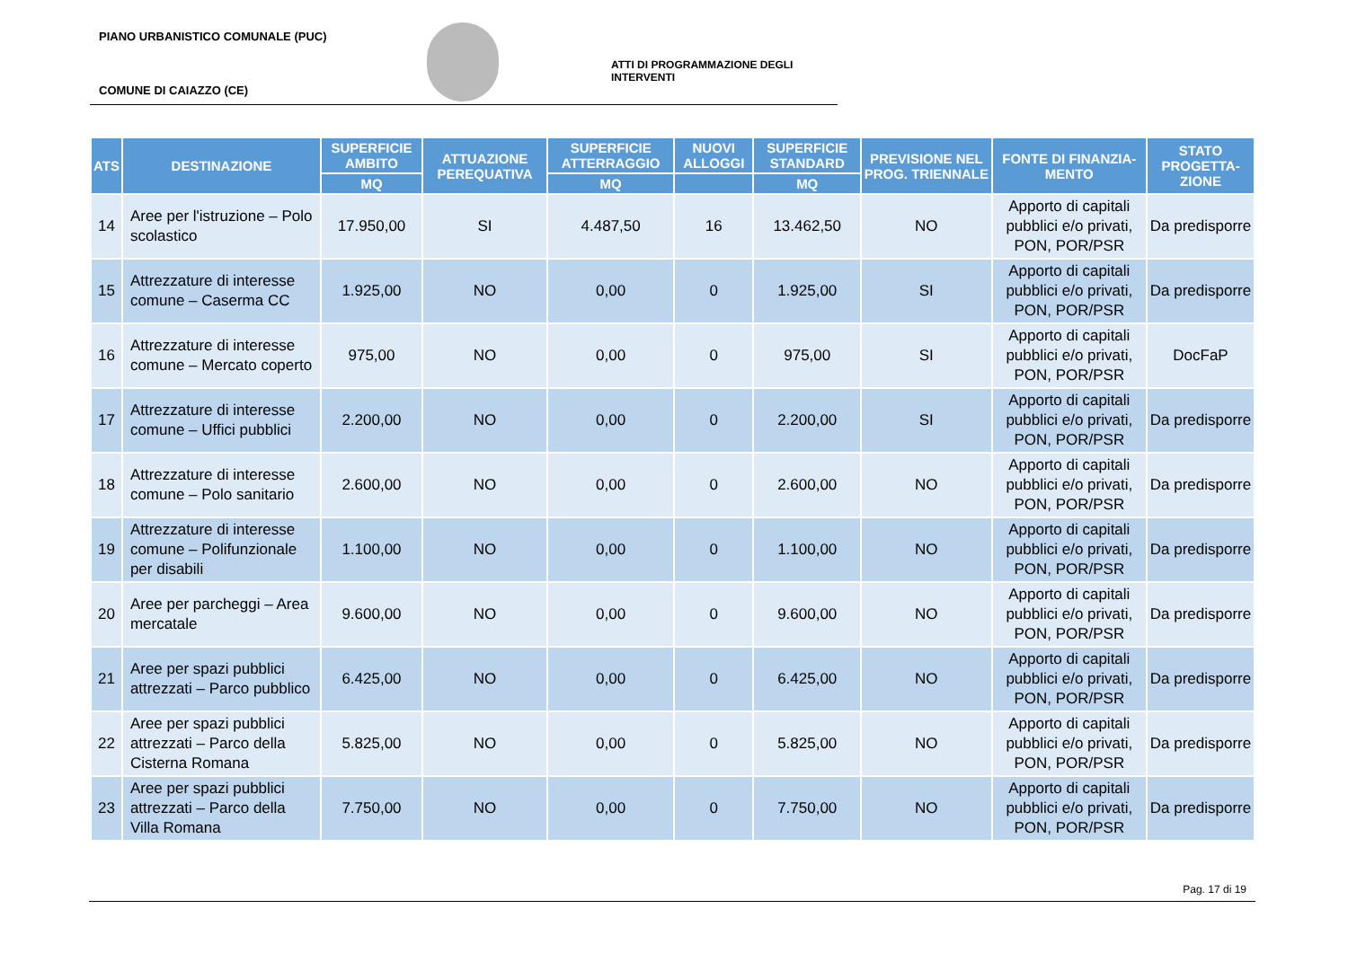PIANO URBANISTICO COMUNALE (PUC)
ATTI DI PROGRAMMAZIONE DEGLI INTERVENTI
COMUNE DI CAIAZZO (CE)
| ATS | DESTINAZIONE | SUPERFICIE AMBITO | ATTUAZIONE PEREQUATIVA | SUPERFICIE ATTERRAGGIO | NUOVI ALLOGGI | SUPERFICIE STANDARD | PREVISIONE NEL PROG. TRIENNALE | FONTE DI FINANZIA-MENTO | STATO PROGETTA-ZIONE |
| --- | --- | --- | --- | --- | --- | --- | --- | --- | --- |
| | | MQ | | MQ | | MQ | | | |
| 14 | Aree per l'istruzione – Polo scolastico | 17.950,00 | SI | 4.487,50 | 16 | 13.462,50 | NO | Apporto di capitali pubblici e/o privati, PON, POR/PSR | Da predisporre |
| 15 | Attrezzature di interesse comune – Caserma CC | 1.925,00 | NO | 0,00 | 0 | 1.925,00 | SI | Apporto di capitali pubblici e/o privati, PON, POR/PSR | Da predisporre |
| 16 | Attrezzature di interesse comune – Mercato coperto | 975,00 | NO | 0,00 | 0 | 975,00 | SI | Apporto di capitali pubblici e/o privati, PON, POR/PSR | DocFaP |
| 17 | Attrezzature di interesse comune – Uffici pubblici | 2.200,00 | NO | 0,00 | 0 | 2.200,00 | SI | Apporto di capitali pubblici e/o privati, PON, POR/PSR | Da predisporre |
| 18 | Attrezzature di interesse comune – Polo sanitario | 2.600,00 | NO | 0,00 | 0 | 2.600,00 | NO | Apporto di capitali pubblici e/o privati, PON, POR/PSR | Da predisporre |
| 19 | Attrezzature di interesse comune – Polifunzionale per disabili | 1.100,00 | NO | 0,00 | 0 | 1.100,00 | NO | Apporto di capitali pubblici e/o privati, PON, POR/PSR | Da predisporre |
| 20 | Aree per parcheggi – Area mercatale | 9.600,00 | NO | 0,00 | 0 | 9.600,00 | NO | Apporto di capitali pubblici e/o privati, PON, POR/PSR | Da predisporre |
| 21 | Aree per spazi pubblici attrezzati – Parco pubblico | 6.425,00 | NO | 0,00 | 0 | 6.425,00 | NO | Apporto di capitali pubblici e/o privati, PON, POR/PSR | Da predisporre |
| 22 | Aree per spazi pubblici attrezzati – Parco della Cisterna Romana | 5.825,00 | NO | 0,00 | 0 | 5.825,00 | NO | Apporto di capitali pubblici e/o privati, PON, POR/PSR | Da predisporre |
| 23 | Aree per spazi pubblici attrezzati – Parco della Villa Romana | 7.750,00 | NO | 0,00 | 0 | 7.750,00 | NO | Apporto di capitali pubblici e/o privati, PON, POR/PSR | Da predisporre |
Pag. 17 di 19